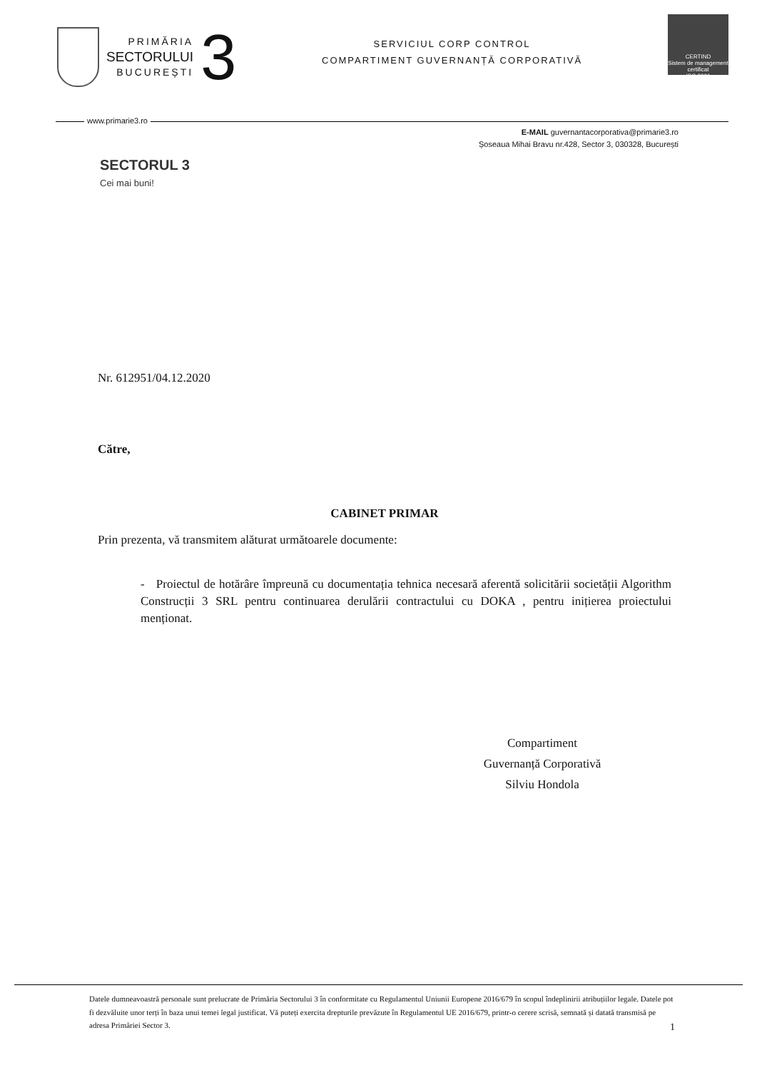PRIMĂRIA
SECTORULUI
BUCUREȘTI
3
SERVICIUL CORP CONTROL
COMPARTIMENT GUVERNANȚĂ CORPORATIVĂ
CERTIND
Sistem de management certificat
ISO 9001
www.primarie3.ro
E-MAIL guvernantacorporativa@primarie3.ro
Șoseaua Mihai Bravu nr.428, Sector 3, 030328, București
SECTORUL 3
Cei mai buni!
Nr. 612951/04.12.2020
Către,
CABINET PRIMAR
Prin prezenta, vă transmitem alăturat următoarele documente:
- Proiectul de hotărâre împreună cu documentația tehnica necesară aferentă solicitării societății Algorithm Construcții 3 SRL pentru continuarea derulării contractului cu DOKA , pentru inițierea proiectului menționat.
Compartiment
Guvernanță Corporativă
Silviu Hondola
Datele dumneavoastră personale sunt prelucrate de Primăria Sectorului 3 în conformitate cu Regulamentul Uniunii Europene 2016/679 în scopul îndeplinirii atribuțiilor legale. Datele pot fi dezvăluite unor terți în baza unui temei legal justificat. Vă puteți exercita drepturile prevăzute în Regulamentul UE 2016/679, printr-o cerere scrisă, semnată și datată transmisă pe adresa Primăriei Sector 3. 1